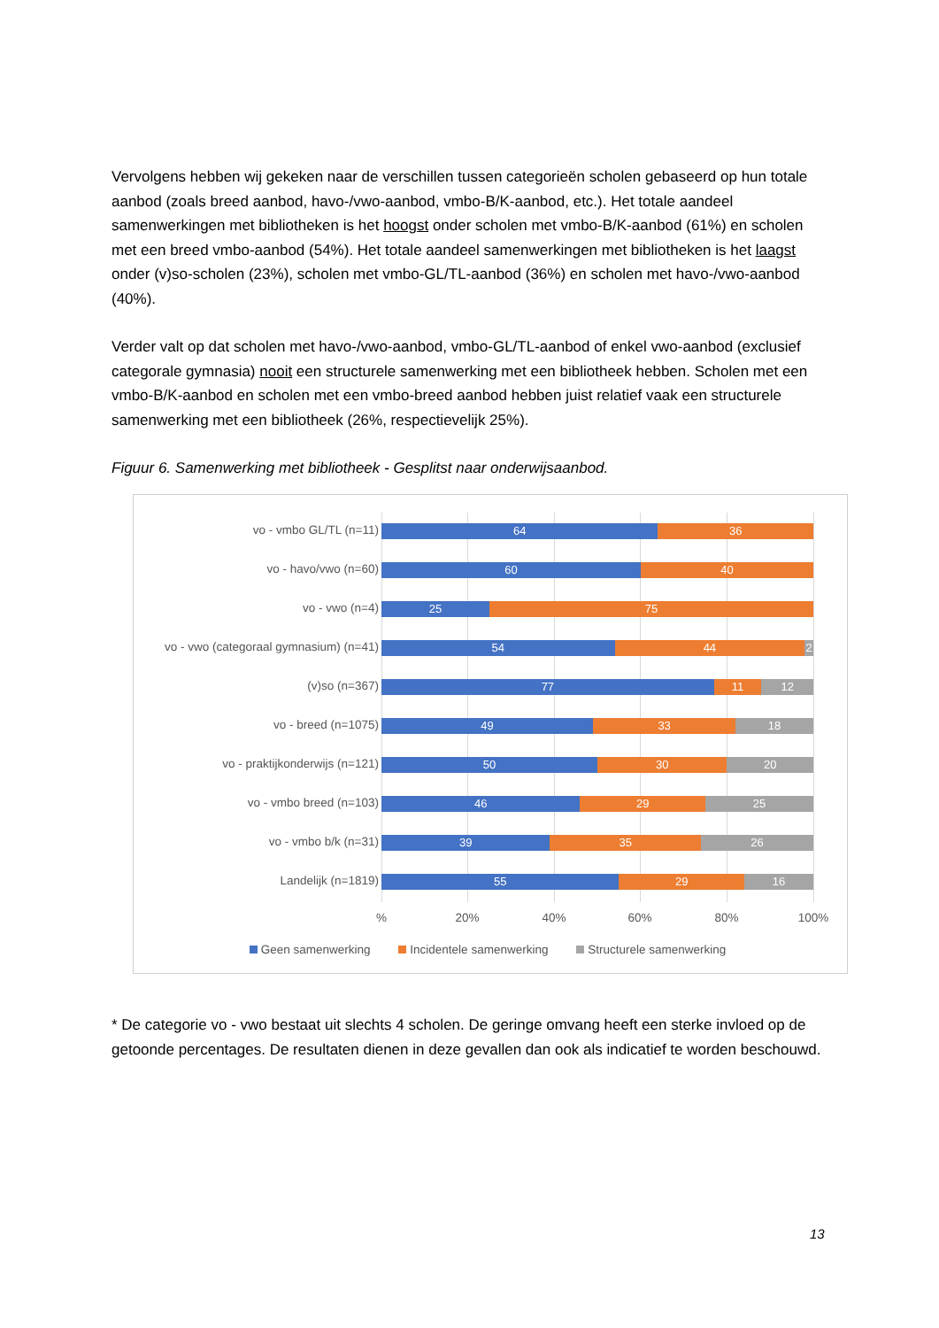Vervolgens hebben wij gekeken naar de verschillen tussen categorieën scholen gebaseerd op hun totale aanbod (zoals breed aanbod, havo-/vwo-aanbod, vmbo-B/K-aanbod, etc.). Het totale aandeel samenwerkingen met bibliotheken is het hoogst onder scholen met vmbo-B/K-aanbod (61%) en scholen met een breed vmbo-aanbod (54%). Het totale aandeel samenwerkingen met bibliotheken is het laagst onder (v)so-scholen (23%), scholen met vmbo-GL/TL-aanbod (36%) en scholen met havo-/vwo-aanbod (40%).
Verder valt op dat scholen met havo-/vwo-aanbod, vmbo-GL/TL-aanbod of enkel vwo-aanbod (exclusief categorale gymnasia) nooit een structurele samenwerking met een bibliotheek hebben. Scholen met een vmbo-B/K-aanbod en scholen met een vmbo-breed aanbod hebben juist relatief vaak een structurele samenwerking met een bibliotheek (26%, respectievelijk 25%).
Figuur 6. Samenwerking met bibliotheek - Gesplitst naar onderwijsaanbod.
vo - vmbo GL/TL (n=11)
64 36
vo - havo/vwo (n=60)
60 40
vo - vwo (n=4)
25 75
vo - vwo (categoraal gymnasium) (n=41)
54 44 2
(v)so (n=367)
77 11 12
vo - breed (n=1075)
49 33 18
vo - praktijkonderwijs (n=121)
50 30 20
vo - vmbo breed (n=103)
46 29 25
vo - vmbo b/k (n=31)
39 35 26
Landelijk (n=1819)
55 29 16
% 20% 40% 60% 80% 100%
Geen samenwerking Incidentele samenwerking Structurele samenwerking
* De categorie vo - vwo bestaat uit slechts 4 scholen. De geringe omvang heeft een sterke invloed op de getoonde percentages. De resultaten dienen in deze gevallen dan ook als indicatief te worden beschouwd.
13